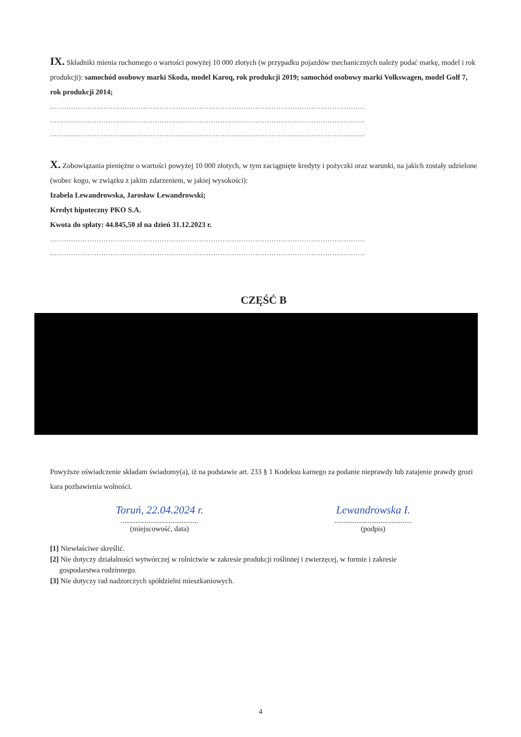IX. Składniki mienia ruchomego o wartości powyżej 10 000 złotych (w przypadku pojazdów mechanicznych należy podać markę, model i rok produkcji): samochód osobowy marki Skoda, model Karoq, rok produkcji 2019; samochód osobowy marki Volkswagen, model Golf 7, rok produkcji 2014;
.......................................................................................................................................
.......................................................................................................................................
.......................................................................................................................................
X. Zobowiązania pieniężne o wartości powyżej 10 000 złotych, w tym zaciągnięte kredyty i pożyczki oraz warunki, na jakich zostały udzielone (wobec kogo, w związku z jakim zdarzeniem, w jakiej wysokości):
Izabela Lewandrowska, Jarosław Lewandrowski;
Kredyt hipoteczny PKO S.A.
Kwota do spłaty: 44.845,50 zł na dzień 31.12.2023 r.
.......................................................................................................................................
.......................................................................................................................................
CZĘŚĆ B
Powyższe oświadczenie składam świadomy(a), iż na podstawie art. 233 § 1 Kodeksu karnego za podanie nieprawdy lub zatajenie prawdy grozi kara pozbawienia wolności.
Toruń, 22.04.2024 r.
..........................................
(miejscowość, data)
Lewandrowska I.
..........................................
(podpis)
[1] Niewłaściwe skreślić.
[2] Nie dotyczy działalności wytwórczej w rolnictwie w zakresie produkcji roślinnej i zwierzęcej, w formie i zakresie
gospodarstwa rodzinnego.
[3] Nie dotyczy rad nadzorczych spółdzielni mieszkaniowych.
4